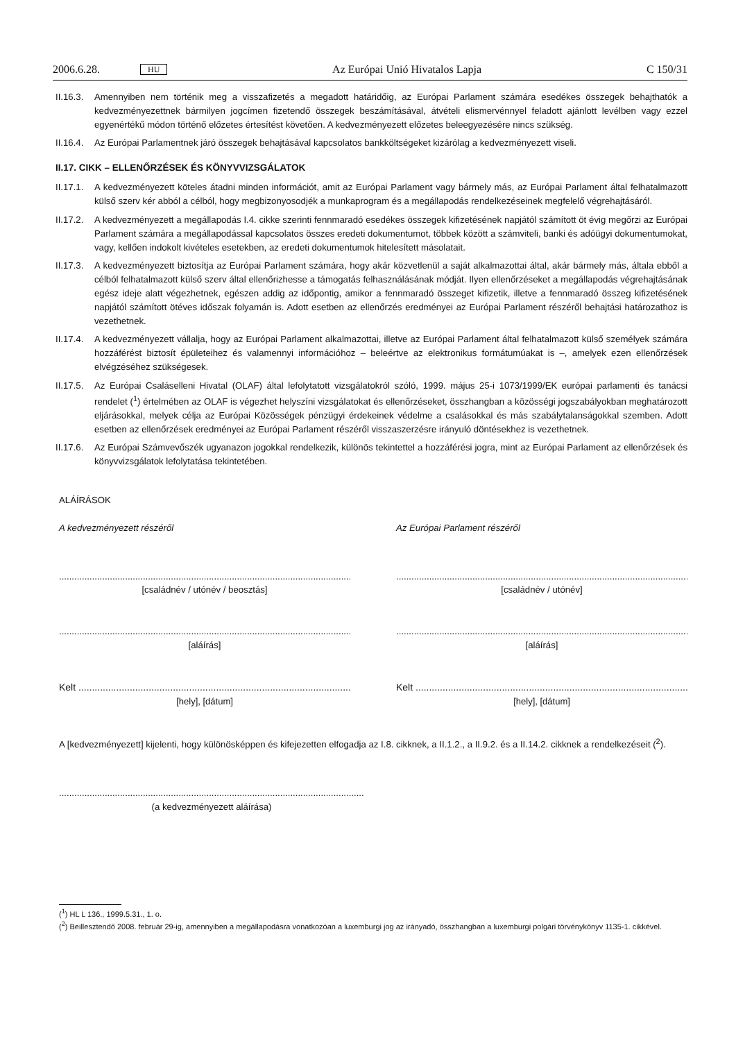2006.6.28. HU Az Európai Unió Hivatalos Lapja C 150/31
II.16.3. Amennyiben nem történik meg a visszafizetés a megadott határidőig, az Európai Parlament számára esedékes összegek behajthatók a kedvezményezettnek bármilyen jogcímen fizetendő összegek beszámításával, átvételi elismervénnyel feladott ajánlott levélben vagy ezzel egyenértékű módon történő előzetes értesítést követően. A kedvezményezett előzetes beleegyezésére nincs szükség.
II.16.4. Az Európai Parlamentnek járó összegek behajtásával kapcsolatos bankköltségeket kizárólag a kedvezményezett viseli.
II.17. CIKK – ELLENŐRZÉSEK ÉS KÖNYVVIZSGÁLATOK
II.17.1. A kedvezményezett köteles átadni minden információt, amit az Európai Parlament vagy bármely más, az Európai Parlament által felhatalmazott külső szerv kér abból a célból, hogy megbizonyosodjék a munkaprogram és a megállapodás rendelkezéseinek megfelelő végrehajtásáról.
II.17.2. A kedvezményezett a megállapodás I.4. cikke szerinti fennmaradó esedékes összegek kifizetésének napjától számított öt évig megőrzi az Európai Parlament számára a megállapodással kapcsolatos összes eredeti dokumentumot, többek között a számviteli, banki és adóügyi dokumentumokat, vagy, kellően indokolt kivételes esetekben, az eredeti dokumentumok hitelesített másolatait.
II.17.3. A kedvezményezett biztosítja az Európai Parlament számára, hogy akár közvetlenül a saját alkalmazottai által, akár bármely más, általa ebből a célból felhatalmazott külső szerv által ellenőrizhesse a támogatás felhasználásának módját. Ilyen ellenőrzéseket a megállapodás végrehajtásának egész ideje alatt végezhetnek, egészen addig az időpontig, amikor a fennmaradó összeget kifizetik, illetve a fennmaradó összeg kifizetésének napjától számított ötéves időszak folyamán is. Adott esetben az ellenőrzés eredményei az Európai Parlament részéről behajtási határozathoz is vezethetnek.
II.17.4. A kedvezményezett vállalja, hogy az Európai Parlament alkalmazottai, illetve az Európai Parlament által felhatalmazott külső személyek számára hozzáférést biztosít épületeihez és valamennyi információhoz – beleértve az elektronikus formátumúakat is –, amelyek ezen ellenőrzések elvégzéséhez szükségesek.
II.17.5. Az Európai Csaláselleni Hivatal (OLAF) által lefolytatott vizsgálatokról szóló, 1999. május 25-i 1073/1999/EK európai parlamenti és tanácsi rendelet (<sup>1</sup>) értelmében az OLAF is végezhet helyszíni vizsgálatokat és ellenőrzéseket, összhangban a közösségi jogszabályokban meghatározott eljárásokkal, melyek célja az Európai Közösségek pénzügyi érdekeinek védelme a csalásokkal és más szabálytalanságokkal szemben. Adott esetben az ellenőrzések eredményei az Európai Parlament részéről visszaszerzésre irányuló döntésekhez is vezethetnek.
II.17.6. Az Európai Számvevőszék ugyanazon jogokkal rendelkezik, különös tekintettel a hozzáférési jogra, mint az Európai Parlament az ellenőrzések és könyvvizsgálatok lefolytatása tekintetében.
ALÁÍRÁSOK
A kedvezményezett részéről Az Európai Parlament részéről
..............................................................................................................................................
[családnév / utónév / beosztás]
..............................................................................................................................................
[családnév / utónév]
..............................................................................................................................................
[aláírás]
..............................................................................................................................................
[aláírás]
Kelt ..............................................................................................................................................
[hely], [dátum]
Kelt ..............................................................................................................................................
[hely], [dátum]
A [kedvezményezett] kijelenti, hogy különösképpen és kifejezetten elfogadja az I.8. cikknek, a II.1.2., a II.9.2. és a II.14.2. cikknek a rendelkezéseit (<sup>2</sup>).
..............................................................................................................................................
(a kedvezményezett aláírása)
(<sup>1</sup>) HL L 136., 1999.5.31., 1. o.
(<sup>2</sup>) Beillesztendő 2008. február 29-ig, amennyiben a megállapodásra vonatkozóan a luxemburgi jog az irányadó, összhangban a luxemburgi polgári törvénykönyv 1135-1. cikkével.